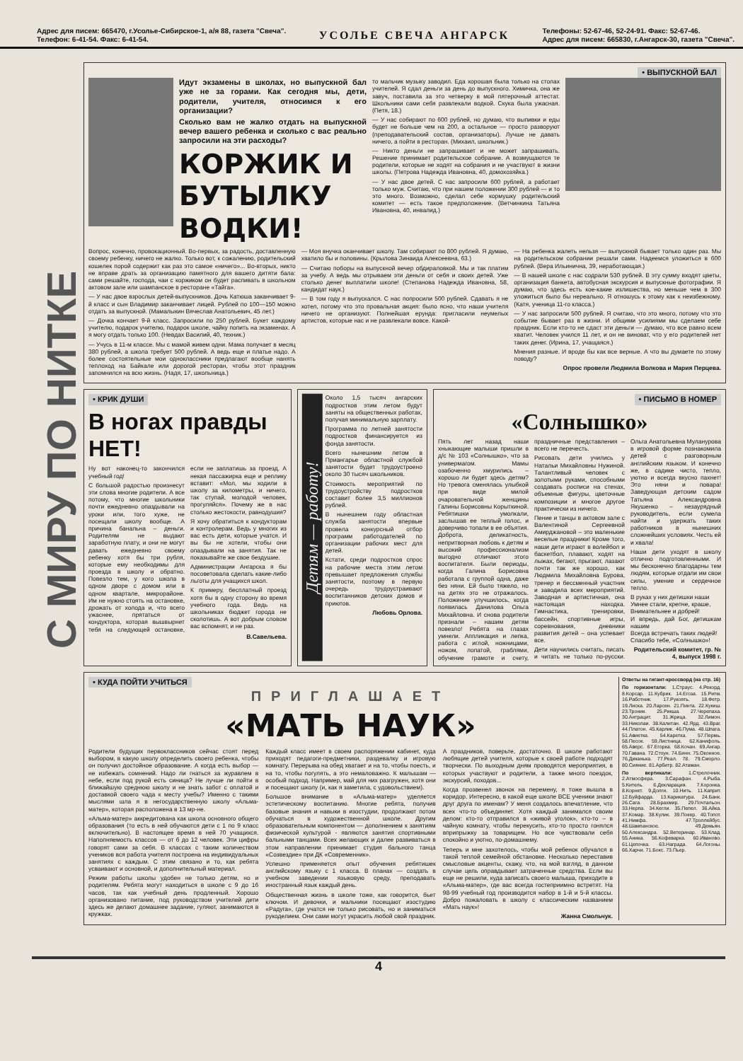Адрес для писем: 665470, г.Усолье-Сибирское-1, а/я 88, газета "Свеча".
Телефон: 6-41-54. Факс: 6-41-54.
УСОЛЬЕ СВЕЧА АНГАРСК
Телефоны: 52-67-46, 52-24-91. Факс: 52-67-46.
Адрес для писем: 665830, г.Ангарск-30, газета "Свеча".
С МИРУ ПО НИТКЕ
• ВЫПУСКНОЙ БАЛ
Идут экзамены в школах, но выпускной бал уже не за горами. Как сегодня мы, дети, родители, учителя, относимся к его организации?
Сколько вам не жалко отдать на выпускной вечер вашего ребенка и сколько с вас реально запросили на эти расходы?
КОРЖИК И БУТЫЛКУ ВОДКИ!
то мальчик музыку заводил. Еда хорошая была только на столах учителей. Я сдал деньги за день до выпускного. Химичка, она же завуч, поставила за это четверку в мой пятерочный аттестат. Школьники сами себя развлекали водкой. Скука была ужасная. (Петя, 18.)
— У нас собирают по 600 рублей, но думаю, что выпивки и еды будет не больше чем на 200, а остальное — просто разворуют (преподавательский состав, организаторы). Лучше не давать ничего, а пойти в ресторан. (Михаил, школьник.)
— Никто деньги не запрашивает и не может запрашивать. Решение принимает родительское собрание. А возмущаются те родители, которые не ходят на собрания и не участвуют в жизни школы. (Петрова Надежда Ивановна, 40, домохозяйка.)
— У нас двое детей. С нас запросили 600 рублей, а работает только муж. Считаю, что при нашем положении 300 рублей — и то это много. Возможно, сделал себе кормушку родительский комитет — есть такое предположение. (Ветчинкина Татьяна Ивановна, 40, инвалид.)
Вопрос, конечно, провокационный. Во-первых, за радость, доставленную своему ребенку, ничего не жалко. Только вот, к сожалению, родительский кошелек порой содержит как раз это самое «ничего»... Во-вторых, никто не вправе драть за организацию памятного для вашего дитяти бала: сами решайте, господа, чаи с коржиком он будет распивать в школьном актовом зале или шампанское в ресторане «Тайга».
— У нас двое взрослых детей-выпускников. Дочь Катюша заканчивает 9-й класс и сын Владимир заканчивает лицей. Рублей по 100—150 можно отдать за выпускной. (Мамалыкин Вячеслав Анатольевич, 45 лет.)
— Дочка кончает 9-й класс. Запросили по 250 рублей. Букет каждому учителю, подарок учителю, подарок школе, чайку попить на экзаменах. А я могу отдать только 100. (Невдах Василий, 40, техник.)
— Учусь в 11-м классе. Мы с мамой живем одни. Мама получает в месяц 380 рублей, а школа требует 500 рублей. А ведь еще и платье надо. А более состоятельные мои одноклассники предлагают вообще нанять теплоход на Байкале или дорогой ресторан, чтобы этот праздник запомнился на всю жизнь. (Надя, 17, школьница.)
— Моя внучка оканчивает школу. Там собирают по 800 рублей. Я думаю, хватило бы и половины. (Крылова Зинаида Алексеевна, 63.)
— Считаю поборы на выпускной вечер обдираловкой. Мы и так платим за учебу. А ведь мы отрываем эти деньги от себя и своих детей. Уже столько денег выплатили школе! (Степанова Надежда Ивановна, 58, кандидат наук.)
— В том году я выпускался. С нас попросили 500 рублей. Сдавать я не хотел, потому что это провальная акция: было ясно, что наши учителя ничего не организуют. Полнейшая ерунда: пригласили неумелых артистов, которые нас и не развлекали вовсе. Какой-
— На ребенка жалеть нельзя — выпускной бывает только один раз. Мы на родительском собрании решали сами. Надеемся уложиться в 600 рублей. (Вера Ильинична, 39, неработающая.)
— В нашей школе с нас содрали 530 рублей. В эту сумму входят цветы, организация банкета, автобусная экскурсия и выпускные фотографии. Я думаю, что здесь есть кое-какие излишества, но меньше чем в 300 уложиться было бы нереально. Я отношусь к этому как к неизбежному. (Катя, ученица 11-го класса.)
— У нас запросили 500 рублей. Я считаю, что это много, потому что это событие бывает раз в жизни. И общими усилиями мы сделаем себе праздник. Если кто-то не сдаст эти деньги — думаю, что все равно всем хватит. Человек учился 11 лет, и он не виноват, что у его родителей нет таких денег. (Ирина, 17, учащаяся.)
Мнения разные. И вроде бы как все верные. А что вы думаете по этому поводу?
Опрос провели Людмила Волкова и Мария Перцева.
• КРИК ДУШИ
В ногах правды НЕТ!
Ну вот наконец-то закончился учебный год!
С большой радостью произнесут эти слова многие родители. А все потому, что многие школьники почти ежедневно опаздывали на уроки или, того хуже, не посещали школу вообще. А причина банальна – деньги. Родителям не выдают заработную плату, и они не могут давать ежедневно своему ребенку хотя бы три рубля, которые ему необходимы для проезда в школу и обратно. Повезло тем, у кого школа в одном дворе с домом или в одном квартале, микрорайоне. Им не нужно стоять на остановке, дрожать от холода и, что всего ужаснее, прятаться от кондуктора, которая вышвырнет тебя на следующей остановке, если не заплатишь за проезд. А некая пассажирка еще и реплику вставит: «Мол, мы ходили в школу за километры, и ничего, так ступай, молодой человек, прогуляйся». Почему же в нас столько жестокости, равнодушия?
Я хочу обратиться к кондукторам и контролерам. Ведь у многих из вас есть дети, которые учатся. И вы бы не хотели, чтобы они опаздывали на занятия. Так не показывайте же свое бездушие.
Администрации Ангарска я бы посоветовала сделать какие-либо льготы для учащихся школ.
К примеру, бесплатный проезд хотя бы в одну сторону во время учебного года. Ведь на школьниках бюджет города не сколотишь. А вот добрым словом вас вспомнят, и не раз.
В.Савельева.
Детям — работу!
Около 1,5 тысяч ангарских подростков этим летом будут заняты на общественных работах, получая минимальную зарплату.
Программа по летней занятости подростков финансируется из фонда занятости.
Всего нынешним летом в Приангарье областной службой занятости будет трудоустроено около 30 тысяч школьников.
Стоимость мероприятий по трудоустройству подростков составит более 3,5 миллионов рублей.
В нынешнем году областная служба занятости впервые провела конкурсный отбор программ работодателей по организации рабочих мест для детей.
Кстати, среди подростков спрос на рабочие места этим летом превышает предложения службы занятости, поэтому в первую очередь трудоустраивают воспитанников детских домов и приютов.
Любовь Орлова.
• ПИСЬМО В НОМЕР
«Солнышко»
Пять лет назад наши хныкающие малыши пришли в д/с № 103 «Солнышко», что за универмагом. Мамы озабоченно хмурились – хорошо ли будет здесь детям? Но тревога сменялась улыбкой при виде милой очаровательной женщины Галины Борисовны Корыткиной. Ребятишки умолкали, заслышав ее теплый голос, и доверчиво топали в ее объятия. Доброта, деликатность, непритворная любовь к детям и высокий профессионализм выгодно отличают этого воспитателя. Были периоды, когда Галина Борисовна работала с группой одна, даже без няни. Ей было тяжело, но на детях это не отражалось. Положение улучшилось, когда появилась Данилова Ольга Михайловна. И снова родители признали – нашим детям повезло! Ребята на глазах умнели. Аппликация и лепка, работа с иглой, ножницами, ножом, лопатой, граблями, обучение грамоте и счету, праздничные представления – всего не перечесть.
Рисовать дети учились у Натальи Михайловны Нужиной. Талантливый человек с золотыми руками, способными создавать росписи на стенах, объемные фигуры, цветочные композиции и многое другое практически из ничего.
Пение и танцы в актовом зале с Валентиной Сергеевной Амирджановой – это маленькие веселые праздники! Кроме того, наши дети играют в волейбол и баскетбол, плавают, ходят на лыжах, бегают, прыгают, лазают почти так же хорошо, как Людмила Михайловна Бурова, тренер и бессменный участник и заводила всех мероприятий. Заводная и артистичная, она настоящая находка. Гимнастика, тренировки, бассейн, спортивные игры, соревнования, дневники развития детей – она успевает все.
Дети научились считать, писать и читать не только по-русски. Ольга Анатольевна Муланурова в игровой форме познакомила детей с разговорным английским языком. И конечно же, в садике чисто, тепло, уютно и всегда вкусно пахнет! Это няни и повара! Заведующая детским садом Татьяна Александровна Якушенко – незаурядный руководитель, если сумела найти и удержать таких работников в нынешних сложнейших условиях. Честь ей и хвала!
Наши дети уходят в школу отлично подготовленными. И мы бесконечно благодарны тем людям, которые отдали им свои силы, умение и сердечное тепло.
В руках у них детишки наши
Умнее стали, крепче, краше,
Внимательнее и добрей!
И впредь, дай Бог, детишкам нашим
Всегда встречать таких людей!
Спасибо тебе, «Солнышко»!
Родительский комитет, гр. № 4, выпуск 1998 г.
• КУДА ПОЙТИ УЧИТЬСЯ
ПРИГЛАШАЕТ
«МАТЬ НАУК»
Родители будущих первоклассников сейчас стоят перед выбором, в какую школу определить своего ребенка, чтобы он получил достойное образование. А когда есть выбор — не избежать сомнений. Надо ли гнаться за журавлем в небе, если под рукой есть синица? Не лучше ли пойти в ближайшую среднюю школу и не знать забот с оплатой и доставкой своего чада к месту учебы? Именно с такими мыслями шла я в негосударственную школу «Альма-матер», которая расположена в 13 мр-не.
«Альма-матер» аккредитована как школа основного общего образования (то есть в ней обучаются дети с 1 по 9 класс включительно). В настоящее время в ней 70 учащихся. Наполняемость классов — от 6 до 12 человек. Эти цифры говорят сами за себя. В классах с таким количеством учеников вся работа учителя построена на индивидуальных занятиях с каждым. С этим связано и то, как ребята усваивают и основной, и дополнительный материал.
Режим работы школы удобен не только детям, но и родителям. Ребята могут находиться в школе с 9 до 16 часов, так как учебный день продленный. Хорошо организовано питание, под руководством учителей дети здесь же делают домашнее задание, гуляют, занимаются в кружках.
Каждый класс имеет в своем распоряжении кабинет, куда приходят педагоги-предметники, раздевалку и игровую комнату. Перерыва на обед хватает и на то, чтобы поесть, и на то, чтобы погулять, а это немаловажно. К малышам — особый подход. Например, май для них разгружен, хотя они и посещают школу (и, как я заметила, с удовольствием).
Большое внимание в «Альма-матер» уделяется эстетическому воспитанию. Многие ребята, получив базовые знания и навыки в изостудии, продолжают потом обучаться в художественной школе. Другим образовательным компонентом — дополнением к занятиям физической культурой - являются занятия спортивными бальными танцами. Всех желающих и далее развиваться в этом направлении принимает студия бального танца «Созвездие» при ДК «Современник».
Успешно применяется опыт обучения ребятишек английскому языку с 1 класса. В планах — создать в учебном заведении языковую среду, преподавать иностранный язык каждый день.
Общественная жизнь в школе тоже, как говорится, бьет ключом. И девочки, и мальчики посещают изостудию «Радуга», где учатся не только рисовать, но и заниматься рукоделием. Они сами могут украсить любой свой праздник. А праздников, поверьте, достаточно. В школе работают любящие детей учителя, которые к своей работе подходят творчески. По выходным дням проводятся мероприятия, в которых участвуют и родители, а также много поездок, экскурсий, походов...
Когда прозвенел звонок на перемену, я тоже вышла в коридор. Интересно, в какой еще школе ВСЕ ученики знают друг друга по именам? У меня создалось впечатление, что всех что-то объединяет. Хотя каждый занимался своим делом: кто-то отправился в «живой уголок», кто-то – в чайную комнату, чтобы перекусить, кто-то просто гонялся вприпрыжку за товарищем. Но все чувствовали себя спокойно и уютно, по-домашнему.
Теперь и мне захотелось, чтобы мой ребенок обучался в такой теплой семейной обстановке. Несколько переставив смысловые акценты, скажу, что, на мой взгляд, в данном случае цель оправдывает затраченные средства. Если вы еще не решили, куда записать своего малыша, приходите в «Альма-матер», где вас всегда гостеприимно встретят. На 98-99 учебный год производится набор в 1-й и 5-й классы. Добро пожаловать в школу с классическим названием «Мать наук»!
Жанна Смольчук.
Ответы на гигант-кроссворд (на стр. 16)
По горизонтали: 1.Страус. 4.Рекорд. 8.Корсар. 11.Кубрик. 14.Егоза. 15.Ритм. 16.Работник. 17.Рукоять. 18.Фетр. 19.Лиска. 20.Ларсен. 21.Пинта. 22.Кукиш. 23.Троник. 25.Рикша. 27.Черепаха. 30.Антрацит. 31.Жрица. 32.Лимон. 33.Николаи. 38.Калитан. 42.Ярд. 43.Враг. 44.Платон. 45.Карлик. 46.Пума. 48.Шпага. 51.Авиетка. 54.Каретка. 57.Пермь. 58.Песок. 59.Листница. 62.Канифоль. 65.Аверс. 67.Егорка. 68.Кочан. 69.Ангар. 70.Гавана. 72.Стоун. 74.Бинн. 75.Оконное. 76.Диканька. 77.Реал. 78. 79.Сморло. 80.Сияние. 81.Арбитр. 82.Атаман.
По вертикали: 1.Стрелочник. 2.Атмосфера. 3.Сарафан. 4.Рыба. 5.Китель. 6.Декларация. 7.Коронка. 8.Корнет. 9.Долги. 10.Нить. 11.Каприт. 12.Буйфарда. 13.Карикатура. 24.Банк. 26.Сага. 28.Брахмир. 29.Почтальон. 33.Нерпа. 34.Кегли. 35.Пепел. 36.Айка. 37.Комар. 38.Кулик. 39.Покер. 40.Топот. 41.Нимфа. 47.Троллейбус. 48.Шампанское. 49.Демьян. 50.Александра. 52.Ветеринар. 53.Клад. 55.Аника. 56.Кофеварка. 60.Иваново. 61.Цепочка. 63.Награда. 64.Логоны. 66.Харчи. 71.Бокс. 73.Пьер.
4